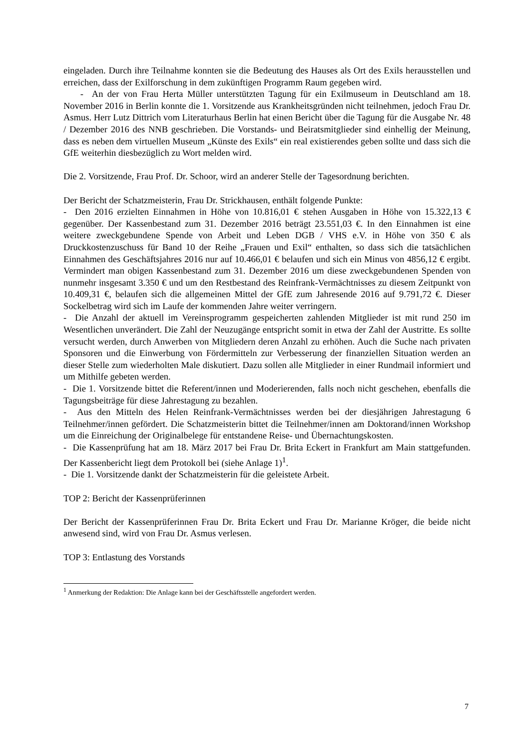eingeladen. Durch ihre Teilnahme konnten sie die Bedeutung des Hauses als Ort des Exils herausstellen und erreichen, dass der Exilforschung in dem zukünftigen Programm Raum gegeben wird.
- An der von Frau Herta Müller unterstützten Tagung für ein Exilmuseum in Deutschland am 18. November 2016 in Berlin konnte die 1. Vorsitzende aus Krankheitsgründen nicht teilnehmen, jedoch Frau Dr. Asmus. Herr Lutz Dittrich vom Literaturhaus Berlin hat einen Bericht über die Tagung für die Ausgabe Nr. 48 / Dezember 2016 des NNB geschrieben. Die Vorstands- und Beiratsmitglieder sind einhellig der Meinung, dass es neben dem virtuellen Museum „Künste des Exils“ ein real existierendes geben sollte und dass sich die GfE weiterhin diesbezüglich zu Wort melden wird.
Die 2. Vorsitzende, Frau Prof. Dr. Schoor, wird an anderer Stelle der Tagesordnung berichten.
Der Bericht der Schatzmeisterin, Frau Dr. Strickhausen, enthält folgende Punkte:
- Den 2016 erzielten Einnahmen in Höhe von 10.816,01 € stehen Ausgaben in Höhe von 15.322,13 € gegenüber. Der Kassenbestand zum 31. Dezember 2016 beträgt 23.551,03 €. In den Einnahmen ist eine weitere zweckgebundene Spende von Arbeit und Leben DGB / VHS e.V. in Höhe von 350 € als Druckkostenzuschuss für Band 10 der Reihe „Frauen und Exil“ enthalten, so dass sich die tatsächlichen Einnahmen des Geschäftsjahres 2016 nur auf 10.466,01 € belaufen und sich ein Minus von 4856,12 € ergibt. Vermindert man obigen Kassenbestand zum 31. Dezember 2016 um diese zweckgebundenen Spenden von nunmehr insgesamt 3.350 € und um den Restbestand des Reinfrank-Vermächtnisses zu diesem Zeitpunkt von 10.409,31 €, belaufen sich die allgemeinen Mittel der GfE zum Jahresende 2016 auf 9.791,72 €. Dieser Sockelbetrag wird sich im Laufe der kommenden Jahre weiter verringern.
- Die Anzahl der aktuell im Vereinsprogramm gespeicherten zahlenden Mitglieder ist mit rund 250 im Wesentlichen unverändert. Die Zahl der Neuzugänge entspricht somit in etwa der Zahl der Austritte. Es sollte versucht werden, durch Anwerben von Mitgliedern deren Anzahl zu erhöhen. Auch die Suche nach privaten Sponsoren und die Einwerbung von Fördermitteln zur Verbesserung der finanziellen Situation werden an dieser Stelle zum wiederholten Male diskutiert. Dazu sollen alle Mitglieder in einer Rundmail informiert und um Mithilfe gebeten werden.
- Die 1. Vorsitzende bittet die Referent/innen und Moderierenden, falls noch nicht geschehen, ebenfalls die Tagungsbeiträge für diese Jahrestagung zu bezahlen.
- Aus den Mitteln des Helen Reinfrank-Vermächtnisses werden bei der diesjährigen Jahrestagung 6 Teilnehmer/innen gefördert. Die Schatzmeisterin bittet die Teilnehmer/innen am Doktorand/innen Workshop um die Einreichung der Originalbelege für entstandene Reise- und Übernachtungskosten.
- Die Kassenprüfung hat am 18. März 2017 bei Frau Dr. Brita Eckert in Frankfurt am Main stattgefunden. Der Kassenbericht liegt dem Protokoll bei (siehe Anlage 1)<sup>1</sup>.
- Die 1. Vorsitzende dankt der Schatzmeisterin für die geleistete Arbeit.
TOP 2: Bericht der Kassenprüferinnen
Der Bericht der Kassenprüferinnen Frau Dr. Brita Eckert und Frau Dr. Marianne Kröger, die beide nicht anwesend sind, wird von Frau Dr. Asmus verlesen.
TOP 3: Entlastung des Vorstands
<sup>1</sup> Anmerkung der Redaktion: Die Anlage kann bei der Geschäftsstelle angefordert werden.
7